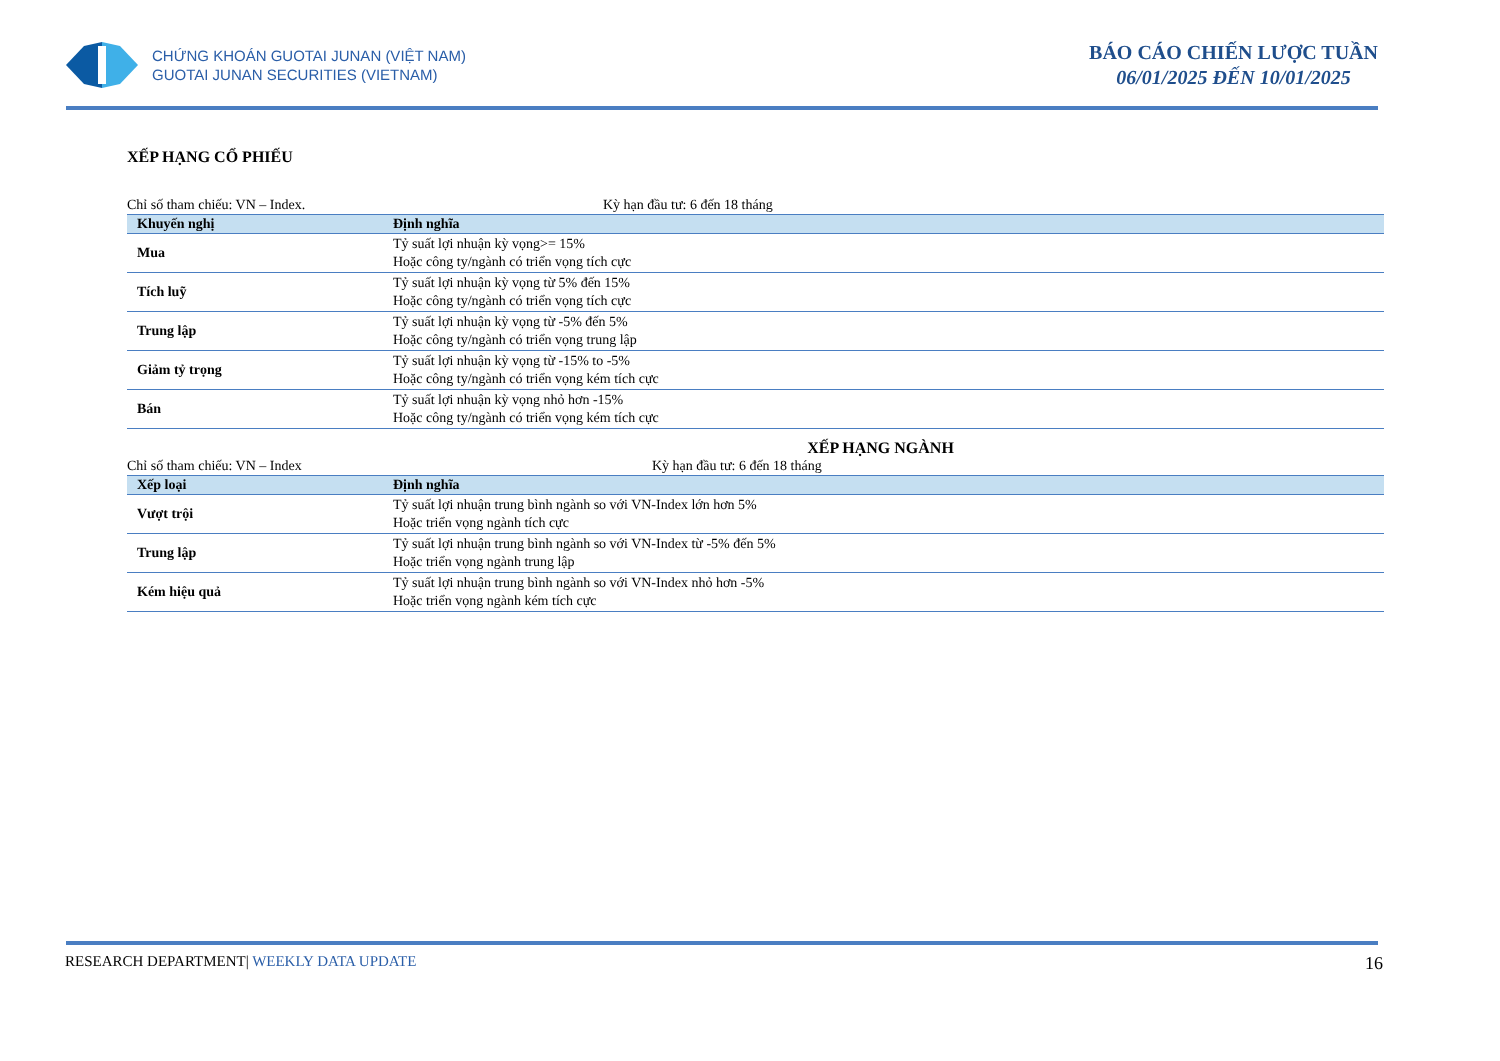CHỨNG KHOÁN GUOTAI JUNAN (VIỆT NAM)
GUOTAI JUNAN SECURITIES (VIETNAM)
BÁO CÁO CHIẾN LƯỢC TUẦN
06/01/2025 ĐẾN 10/01/2025
XẾP HẠNG CỔ PHIẾU
Chỉ số tham chiếu: VN – Index. Kỳ hạn đầu tư: 6 đến 18 tháng
| Khuyến nghị | Định nghĩa |
| --- | --- |
| Mua | Tỷ suất lợi nhuận kỳ vọng>= 15% Hoặc công ty/ngành có triển vọng tích cực |
| Tích luỹ | Tỷ suất lợi nhuận kỳ vọng từ 5% đến 15% Hoặc công ty/ngành có triển vọng tích cực |
| Trung lập | Tỷ suất lợi nhuận kỳ vọng từ -5% đến 5% Hoặc công ty/ngành có triển vọng trung lập |
| Giảm tỷ trọng | Tỷ suất lợi nhuận kỳ vọng từ -15% to -5% Hoặc công ty/ngành có triển vọng kém tích cực |
| Bán | Tỷ suất lợi nhuận kỳ vọng nhỏ hơn -15% Hoặc công ty/ngành có triển vọng kém tích cực |
XẾP HẠNG NGÀNH
Chỉ số tham chiếu: VN – Index Kỳ hạn đầu tư: 6 đến 18 tháng
| Xếp loại | Định nghĩa |
| --- | --- |
| Vượt trội | Tỷ suất lợi nhuận trung bình ngành so với VN-Index lớn hơn 5% Hoặc triển vọng ngành tích cực |
| Trung lập | Tỷ suất lợi nhuận trung bình ngành so với VN-Index từ -5% đến 5% Hoặc triển vọng ngành trung lập |
| Kém hiệu quả | Tỷ suất lợi nhuận trung bình ngành so với VN-Index nhỏ hơn -5% Hoặc triển vọng ngành kém tích cực |
RESEARCH DEPARTMENT| WEEKLY DATA UPDATE 16